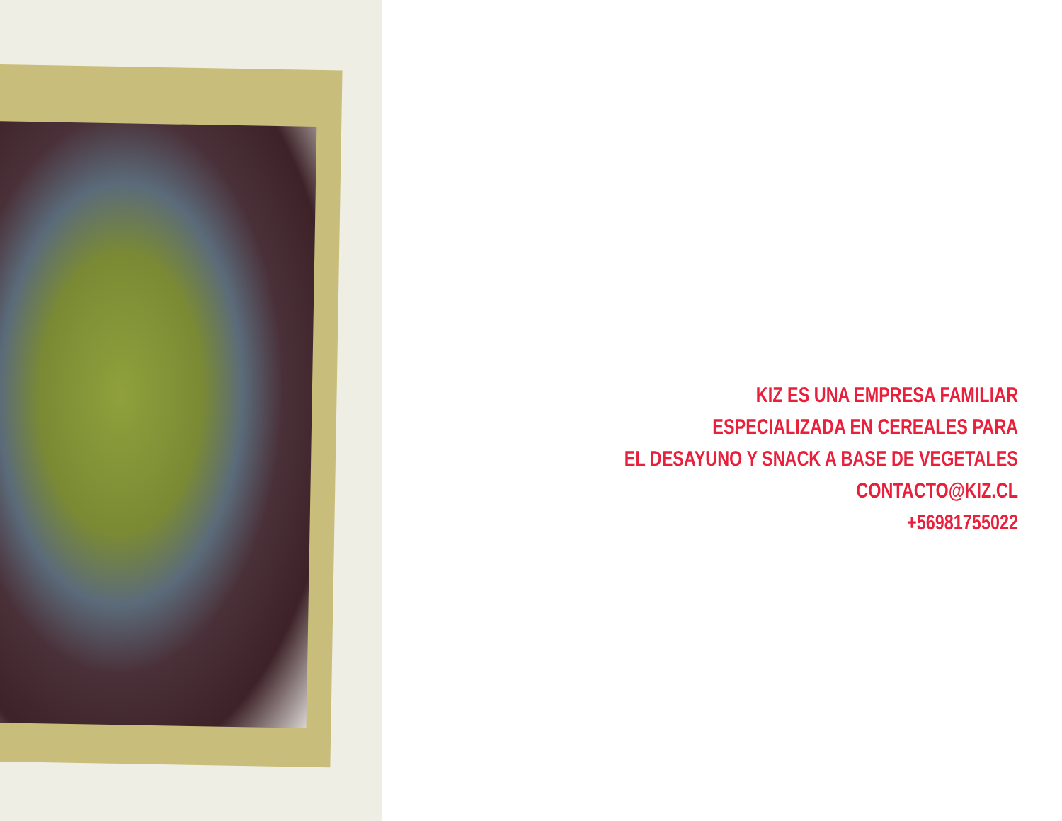KIZ ES UNA EMPRESA FAMILIAR
ESPECIALIZADA EN CEREALES PARA
EL DESAYUNO Y SNACK A BASE DE VEGETALES
CONTACTO@KIZ.CL
+56981755022